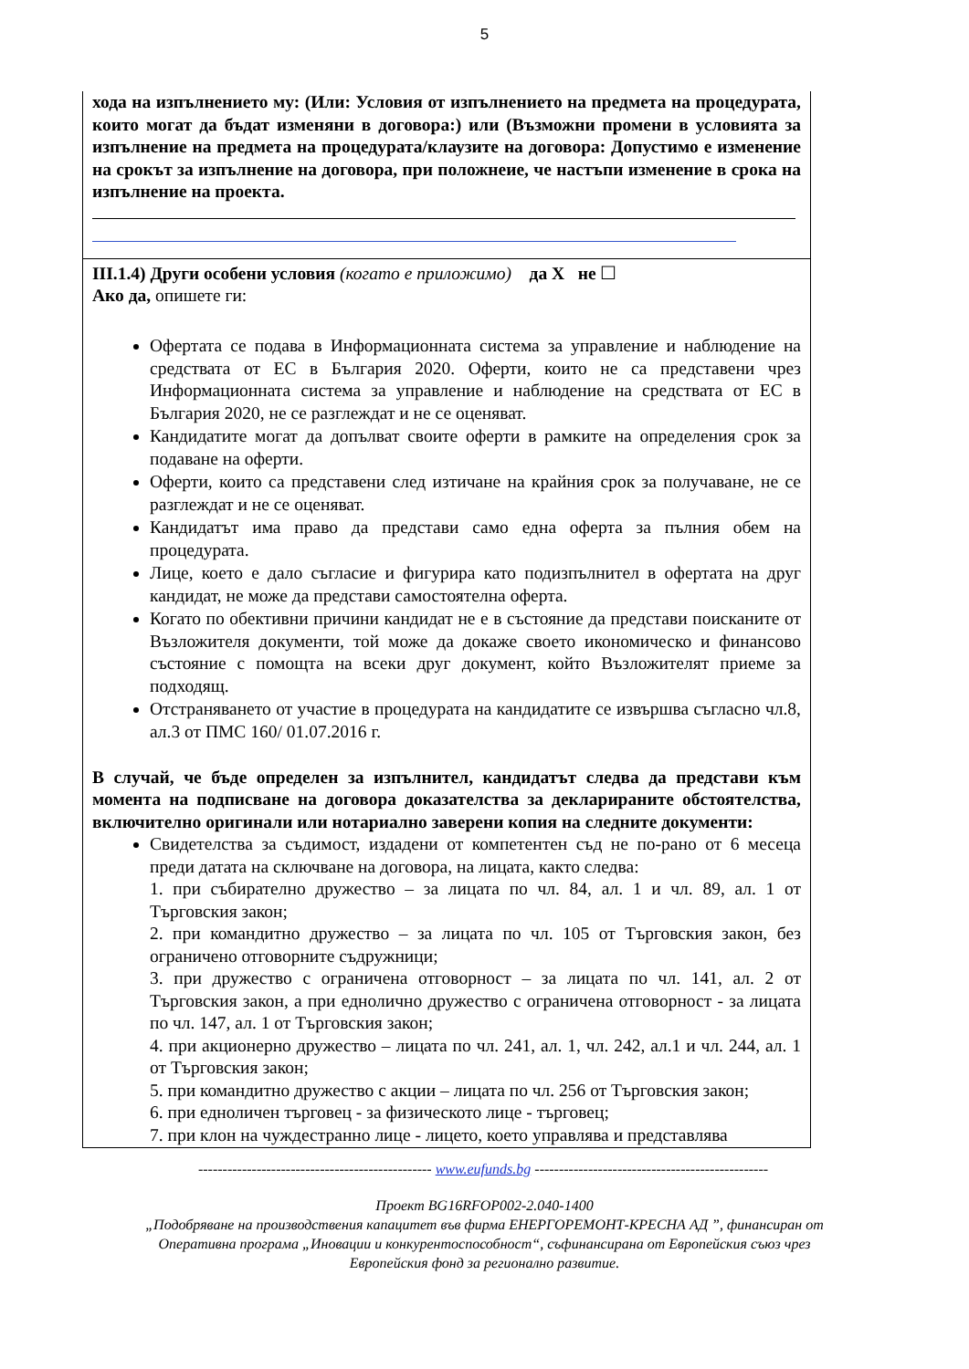5
хода на изпълнението му: (Или: Условия от изпълнението на предмета на процедурата, които могат да бъдат изменяни в договора:) или (Възможни промени в условията за изпълнение на предмета на процедурата/клаузите на договора: Допустимо е изменение на срокът за изпълнение на договора, при положнеие, че настъпи изменение в срока на изпълнение на проекта.
III.1.4) Други особени условия (когато е приложимо) да X не ☐
Ако да, опишете ги:
Офертата се подава в Информационната система за управление и наблюдение на средствата от ЕС в България 2020. Оферти, които не са представени чрез Информационната система за управление и наблюдение на средствата от ЕС в България 2020, не се разглеждат и не се оценяват.
Кандидатите могат да допълват своите оферти в рамките на определения срок за подаване на оферти.
Оферти, които са представени след изтичане на крайния срок за получаване, не се разглеждат и не се оценяват.
Кандидатът има право да представи само една оферта за пълния обем на процедурата.
Лице, което е дало съгласие и фигурира като подизпълнител в офертата на друг кандидат, не може да представи самостоятелна оферта.
Когато по обективни причини кандидат не е в състояние да представи поисканите от Възложителя документи, той може да докаже своето икономическо и финансово състояние с помощта на всеки друг документ, който Възложителят приеме за подходящ.
Отстраняването от участие в процедурата на кандидатите се извършва съгласно чл.8, ал.3 от ПМС 160/ 01.07.2016 г.
В случай, че бъде определен за изпълнител, кандидатът следва да представи към момента на подписване на договора доказателства за декларираните обстоятелства, включително оригинали или нотариално заверени копия на следните документи:
Свидетелства за съдимост, издадени от компетентен съд не по-рано от 6 месеца преди датата на сключване на договора, на лицата, както следва:
1. при събирателно дружество – за лицата по чл. 84, ал. 1 и чл. 89, ал. 1 от Търговския закон;
2. при командитно дружество – за лицата по чл. 105 от Търговския закон, без ограничено отговорните съдружници;
3. при дружество с ограничена отговорност – за лицата по чл. 141, ал. 2 от Търговския закон, а при еднолично дружество с ограничена отговорност - за лицата по чл. 147, ал. 1 от Търговския закон;
4. при акционерно дружество – лицата по чл. 241, ал. 1, чл. 242, ал.1 и чл. 244, ал. 1 от Търговския закон;
5. при командитно дружество с акции – лицата по чл. 256 от Търговския закон;
6. при едноличен търговец - за физическото лице - търговец;
7. при клон на чуждестранно лице - лицето, което управлява и представлява
------------------------------------------------ www.eufunds.bg ------------------------------------------------
Проект BG16RFOP002-2.040-1400
„Подобряване на производствения капацитет във фирма ЕНЕРГОРЕМОНТ-КРЕСНА АД ”, финансиран от
Оперативна програма „Иновации и конкурентоспособност“, съфинансирана от Европейския съюз чрез
Европейския фонд за регионално развитие.